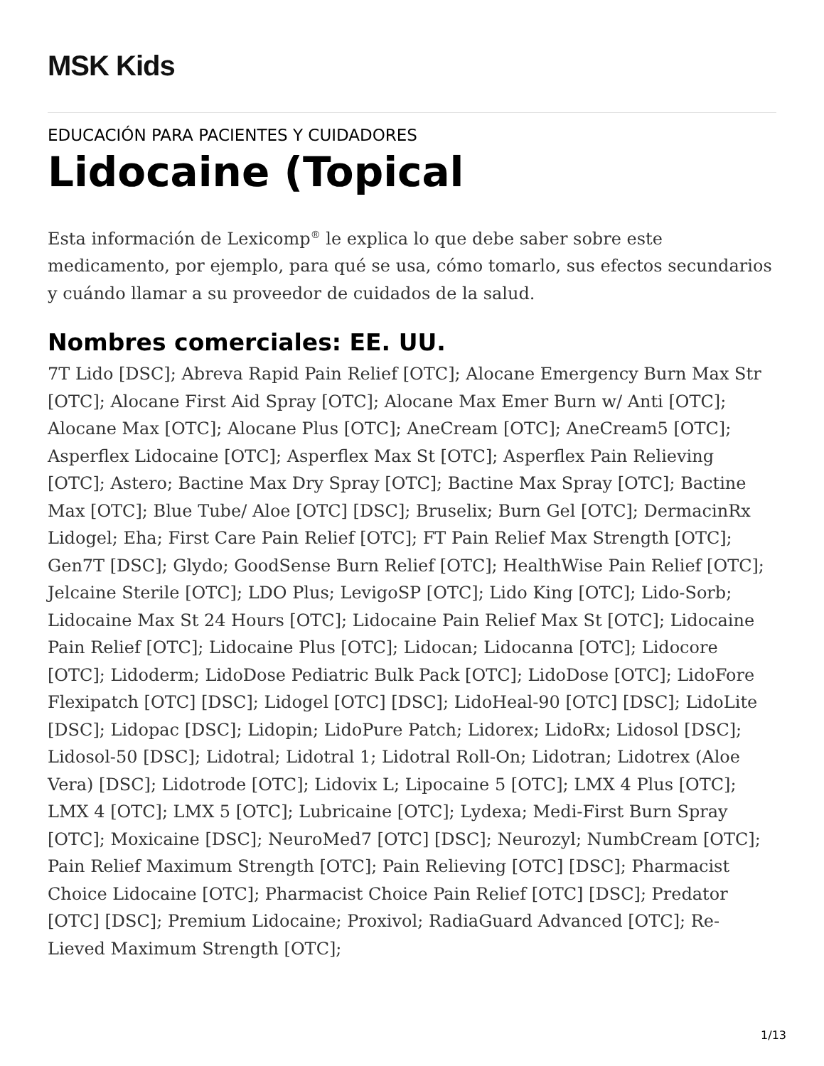MSK Kids
EDUCACIÓN PARA PACIENTES Y CUIDADORES
Lidocaine (Topical
Esta información de Lexicomp<sup>®</sup> le explica lo que debe saber sobre este medicamento, por ejemplo, para qué se usa, cómo tomarlo, sus efectos secundarios y cuándo llamar a su proveedor de cuidados de la salud.
Nombres comerciales: EE. UU.
7T Lido [DSC]; Abreva Rapid Pain Relief [OTC]; Alocane Emergency Burn Max Str [OTC]; Alocane First Aid Spray [OTC]; Alocane Max Emer Burn w/ Anti [OTC]; Alocane Max [OTC]; Alocane Plus [OTC]; AneCream [OTC]; AneCream5 [OTC]; Asperflex Lidocaine [OTC]; Asperflex Max St [OTC]; Asperflex Pain Relieving [OTC]; Astero; Bactine Max Dry Spray [OTC]; Bactine Max Spray [OTC]; Bactine Max [OTC]; Blue Tube/ Aloe [OTC] [DSC]; Bruselix; Burn Gel [OTC]; DermacinRx Lidogel; Eha; First Care Pain Relief [OTC]; FT Pain Relief Max Strength [OTC]; Gen7T [DSC]; Glydo; GoodSense Burn Relief [OTC]; HealthWise Pain Relief [OTC]; Jelcaine Sterile [OTC]; LDO Plus; LevigoSP [OTC]; Lido King [OTC]; Lido-Sorb; Lidocaine Max St 24 Hours [OTC]; Lidocaine Pain Relief Max St [OTC]; Lidocaine Pain Relief [OTC]; Lidocaine Plus [OTC]; Lidocan; Lidocanna [OTC]; Lidocore [OTC]; Lidoderm; LidoDose Pediatric Bulk Pack [OTC]; LidoDose [OTC]; LidoFore Flexipatch [OTC] [DSC]; Lidogel [OTC] [DSC]; LidoHeal-90 [OTC] [DSC]; LidoLite [DSC]; Lidopac [DSC]; Lidopin; LidoPure Patch; Lidorex; LidoRx; Lidosol [DSC]; Lidosol-50 [DSC]; Lidotral; Lidotral 1; Lidotral Roll-On; Lidotran; Lidotrex (Aloe Vera) [DSC]; Lidotrode [OTC]; Lidovix L; Lipocaine 5 [OTC]; LMX 4 Plus [OTC]; LMX 4 [OTC]; LMX 5 [OTC]; Lubricaine [OTC]; Lydexa; Medi-First Burn Spray [OTC]; Moxicaine [DSC]; NeuroMed7 [OTC] [DSC]; Neurozyl; NumbCream [OTC]; Pain Relief Maximum Strength [OTC]; Pain Relieving [OTC] [DSC]; Pharmacist Choice Lidocaine [OTC]; Pharmacist Choice Pain Relief [OTC] [DSC]; Predator [OTC] [DSC]; Premium Lidocaine; Proxivol; RadiaGuard Advanced [OTC]; Re-Lieved Maximum Strength [OTC];
1/13